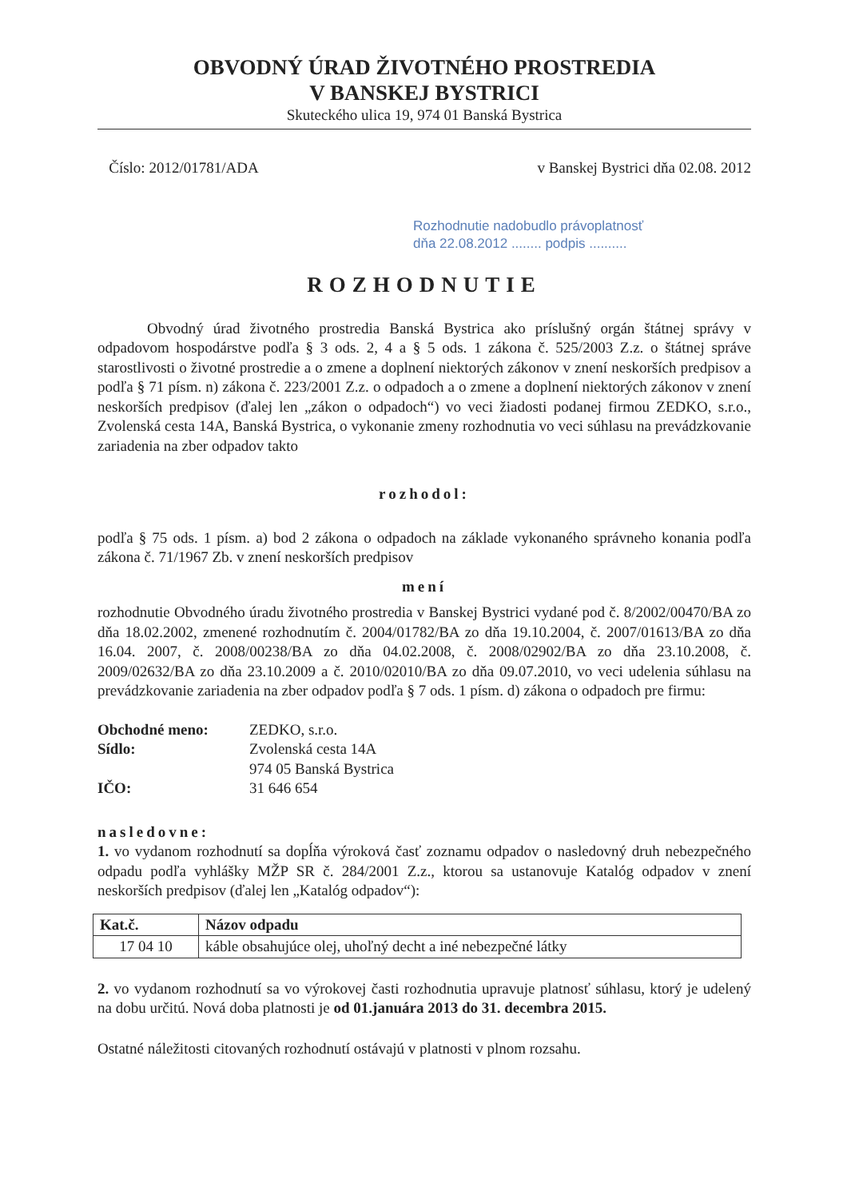OBVODNÝ ÚRAD ŽIVOTNÉHO PROSTREDIA
V BANSKEJ BYSTRICI
Skuteckého ulica 19, 974 01 Banská Bystrica
Číslo: 2012/01781/ADA v Banskej Bystrici dňa 02.08. 2012
Rozhodnutie nadobudlo právoplatnosť
dňa 22.08.2012 ........ podpis ..........
ROZHODNUTIE
Obvodný úrad životného prostredia Banská Bystrica ako príslušný orgán štátnej správy v odpadovom hospodárstve podľa § 3 ods. 2, 4 a § 5 ods. 1 zákona č. 525/2003 Z.z. o štátnej správe starostlivosti o životné prostredie a o zmene a doplnení niektorých zákonov v znení neskorších predpisov a podľa § 71 písm. n) zákona č. 223/2001 Z.z. o odpadoch a o zmene a doplnení niektorých zákonov v znení neskorších predpisov (ďalej len „zákon o odpadoch“) vo veci žiadosti podanej firmou ZEDKO, s.r.o., Zvolenská cesta 14A, Banská Bystrica, o vykonanie zmeny rozhodnutia vo veci súhlasu na prevádzkovanie zariadenia na zber odpadov takto
rozhodol:
podľa § 75 ods. 1 písm. a) bod 2 zákona o odpadoch na základe vykonaného správneho konania podľa zákona č. 71/1967 Zb. v znení neskorších predpisov
mení
rozhodnutie Obvodného úradu životného prostredia v Banskej Bystrici vydané pod č. 8/2002/00470/BA zo dňa 18.02.2002, zmenené rozhodnutím č. 2004/01782/BA zo dňa 19.10.2004, č. 2007/01613/BA zo dňa 16.04. 2007, č. 2008/00238/BA zo dňa 04.02.2008, č. 2008/02902/BA zo dňa 23.10.2008, č. 2009/02632/BA zo dňa 23.10.2009 a č. 2010/02010/BA zo dňa 09.07.2010, vo veci udelenia súhlasu na prevádzkovanie zariadenia na zber odpadov podľa § 7 ods. 1 písm. d) zákona o odpadoch pre firmu:
| Obchodné meno: | ZEDKO, s.r.o. |
| Sídlo: | Zvolenská cesta 14A |
| | 974 05 Banská Bystrica |
| IČO: | 31 646 654 |
nasledovne:
1. vo vydanom rozhodnutí sa dopĺňa výroková časť zoznamu odpadov o nasledovný druh nebezpečného odpadu podľa vyhlášky MŽP SR č. 284/2001 Z.z., ktorou sa ustanovuje Katalóg odpadov v znení neskorších predpisov (ďalej len „Katalóg odpadov“):
| Kat.č. | Názov odpadu |
| --- | --- |
| 17 04 10 | káble obsahujúce olej, uhoľný decht a iné nebezpečné látky |
2. vo vydanom rozhodnutí sa vo výrokovej časti rozhodnutia upravuje platnosť súhlasu, ktorý je udelený na dobu určitú. Nová doba platnosti je od 01.januára 2013 do 31. decembra 2015.
Ostatné náležitosti citovaných rozhodnutí ostávajú v platnosti v plnom rozsahu.